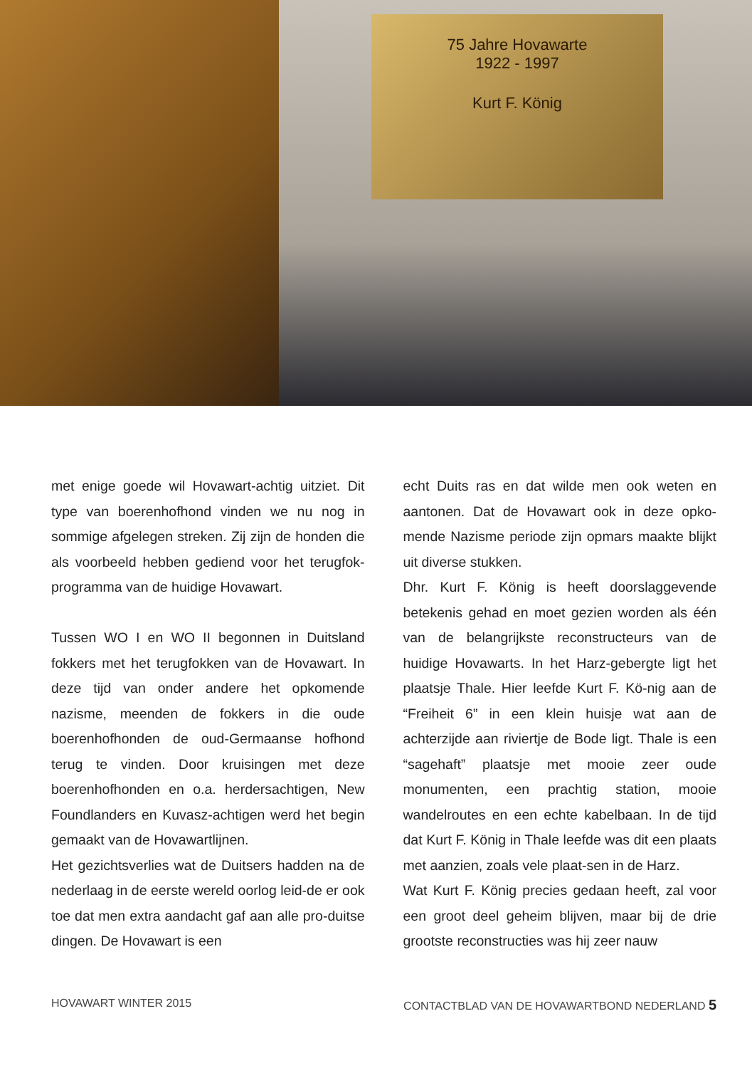75 Jahre Hovawarte
1922 - 1997
Kurt F. König
met enige goede wil Hovawart-achtig uitziet. Dit type van boerenhofhond vinden we nu nog in sommige afgelegen streken. Zij zijn de honden die als voorbeeld hebben gediend voor het terugfok-programma van de huidige Hovawart.
Tussen WO I en WO II begonnen in Duitsland fokkers met het terugfokken van de Hovawart. In deze tijd van onder andere het opkomende nazisme, meenden de fokkers in die oude boerenhofhonden de oud-Germaanse hofhond terug te vinden. Door kruisingen met deze boerenhofhonden en o.a. herdersachtigen, New Foundlanders en Kuvasz-achtigen werd het begin gemaakt van de Hovawartlijnen.
Het gezichtsverlies wat de Duitsers hadden na de nederlaag in de eerste wereld oorlog leid-de er ook toe dat men extra aandacht gaf aan alle pro-duitse dingen. De Hovawart is een
echt Duits ras en dat wilde men ook weten en aantonen. Dat de Hovawart ook in deze opko-mende Nazisme periode zijn opmars maakte blijkt uit diverse stukken.
Dhr. Kurt F. König is heeft doorslaggevende betekenis gehad en moet gezien worden als één van de belangrijkste reconstructeurs van de huidige Hovawarts. In het Harz-gebergte ligt het plaatsje Thale. Hier leefde Kurt F. Kö-nig aan de “Freiheit 6” in een klein huisje wat aan de achterzijde aan riviertje de Bode ligt. Thale is een “sagehaft” plaatsje met mooie zeer oude monumenten, een prachtig station, mooie wandelroutes en een echte kabelbaan. In de tijd dat Kurt F. König in Thale leefde was dit een plaats met aanzien, zoals vele plaat-sen in de Harz.
Wat Kurt F. König precies gedaan heeft, zal voor een groot deel geheim blijven, maar bij de drie grootste reconstructies was hij zeer nauw
HOVAWART WINTER 2015 CONTACTBLAD VAN DE HOVAWARTBOND NEDERLAND 5